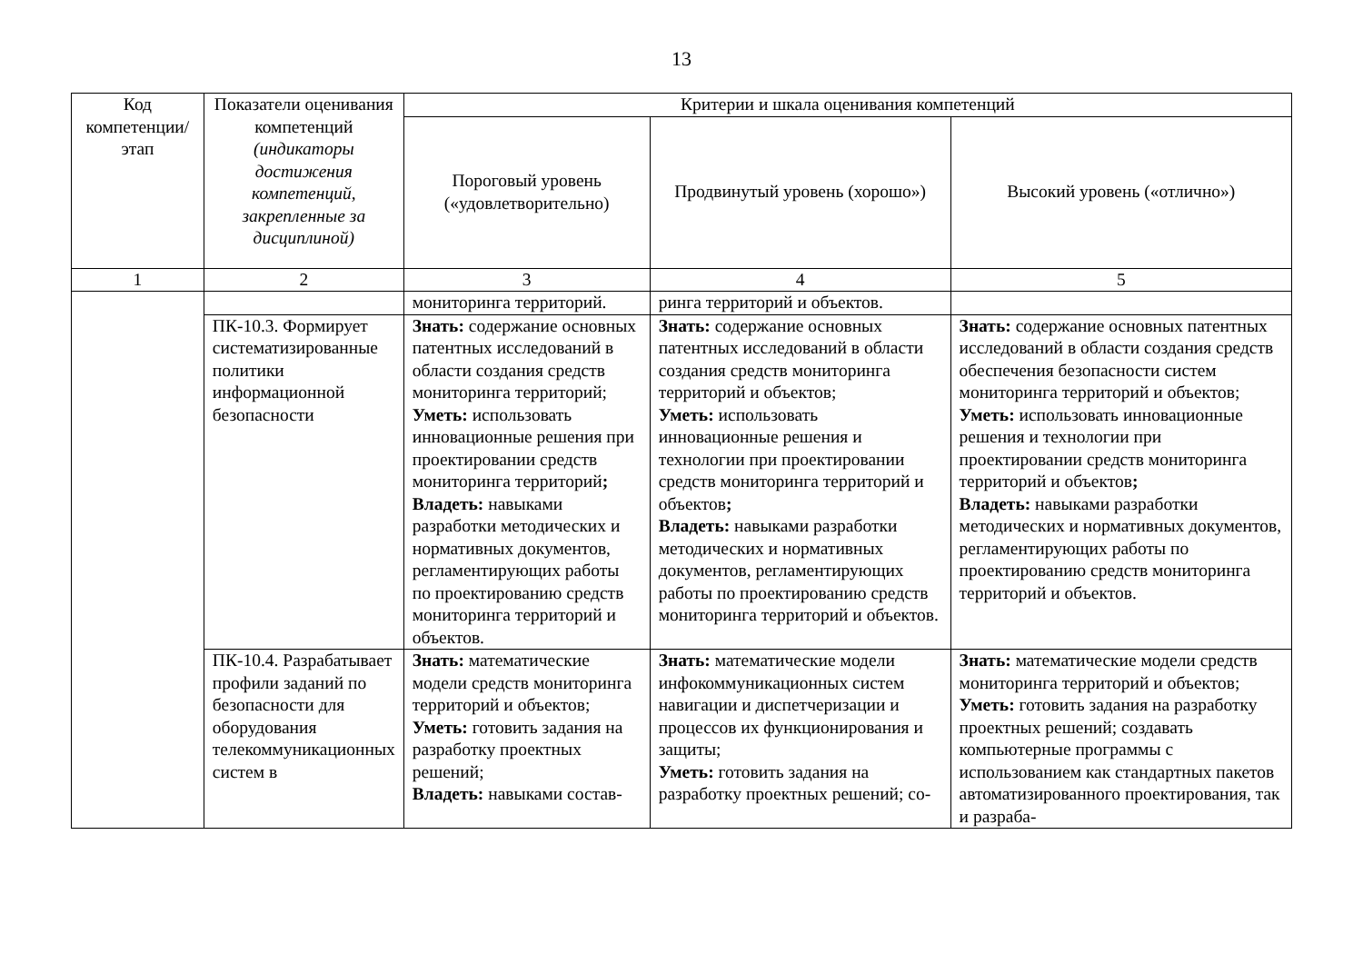13
| Код компетенции/ этап | Показатели оценивания компетенций (индикаторы достижения компетенций, закрепленные за дисциплиной) | Критерии и шкала оценивания компетенций | | |
| --- | --- | --- | --- | --- |
| | | Пороговый уровень («удовлетворительно) | Продвинутый уровень (хорошо») | Высокий уровень («отлично») |
| 1 | 2 | 3 | 4 | 5 |
| | | мониторинга территорий. | ринга территорий и объектов. | |
| | ПК-10.3. Формирует систематизированные политики информационной безопасности | Знать: содержание основных патентных исследований в области создания средств мониторинга территорий; Уметь: использовать инновационные решения при проектировании средств мониторинга территорий ; Владеть: навыками разработки методических и нормативных документов, регламентирующих работы по проектированию средств мониторинга территорий и объектов. | Знать: содержание основных патентных исследований в области создания средств мониторинга территорий и объектов; Уметь: использовать инновационные решения и технологии при проектировании средств мониторинга территорий и объектов ; Владеть: навыками разработки методических и нормативных документов, регламентирующих работы по проектированию средств мониторинга территорий и объектов. | Знать: содержание основных патентных исследований в области создания средств обеспечения безопасности систем мониторинга территорий и объектов; Уметь: использовать инновационные решения и технологии при проектировании средств мониторинга территорий и объектов ; Владеть: навыками разработки методических и нормативных документов, регламентирующих работы по проектированию средств мониторинга территорий и объектов. |
| | ПК-10.4. Разрабатывает профили заданий по безопасности для оборудования телекоммуникационных систем в | Знать: математические модели средств мониторинга территорий и объектов; Уметь: готовить задания на разработку проектных решений; Владеть: навыками состав- | Знать: математические модели инфокоммуникационных систем навигации и диспетчеризации и процессов их функционирования и защиты; Уметь: готовить задания на разработку проектных решений; со- | Знать: математические модели средств мониторинга территорий и объектов; Уметь: готовить задания на разработку проектных решений; создавать компьютерные программы с использованием как стандартных пакетов автоматизированного проектирования, так и разраба- |